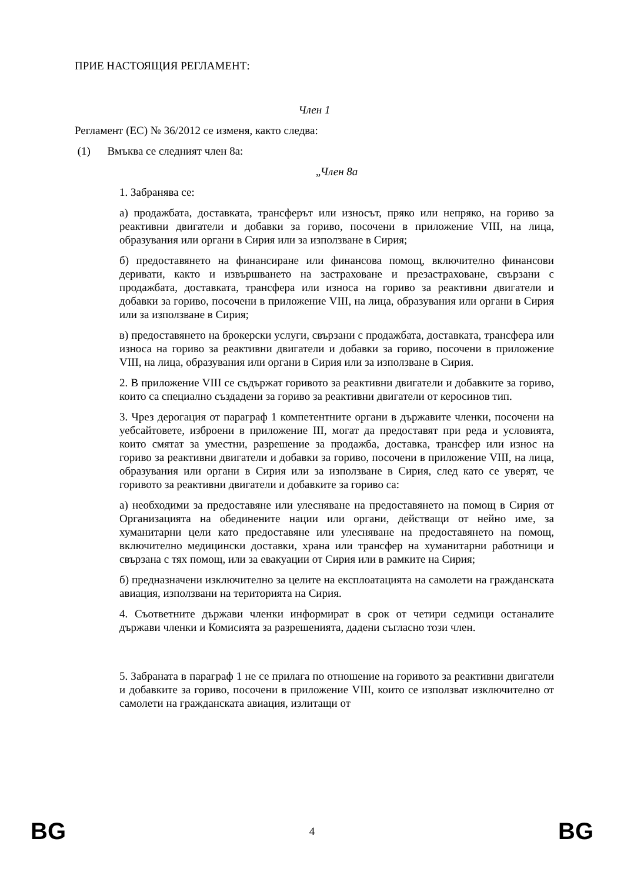ПРИЕ НАСТОЯЩИЯ РЕГЛАМЕНТ:
Член 1
Регламент (ЕС) № 36/2012 се изменя, както следва:
(1) Вмъква се следният член 8а:
„Член 8а
1. Забранява се:
а) продажбата, доставката, трансферът или износът, пряко или непряко, на гориво за реактивни двигатели и добавки за гориво, посочени в приложение VIII, на лица, образувания или органи в Сирия или за използване в Сирия;
б) предоставянето на финансиране или финансова помощ, включително финансови деривати, както и извършването на застраховане и презастраховане, свързани с продажбата, доставката, трансфера или износа на гориво за реактивни двигатели и добавки за гориво, посочени в приложение VIII, на лица, образувания или органи в Сирия или за използване в Сирия;
в) предоставянето на брокерски услуги, свързани с продажбата, доставката, трансфера или износа на гориво за реактивни двигатели и добавки за гориво, посочени в приложение VIII, на лица, образувания или органи в Сирия или за използване в Сирия.
2. В приложение VIII се съдържат горивото за реактивни двигатели и добавките за гориво, които са специално създадени за гориво за реактивни двигатели от керосинов тип.
3. Чрез дерогация от параграф 1 компетентните органи в държавите членки, посочени на уебсайтовете, изброени в приложение III, могат да предоставят при реда и условията, които смятат за уместни, разрешение за продажба, доставка, трансфер или износ на гориво за реактивни двигатели и добавки за гориво, посочени в приложение VIII, на лица, образувания или органи в Сирия или за използване в Сирия, след като се уверят, че горивото за реактивни двигатели и добавките за гориво са:
а) необходими за предоставяне или улесняване на предоставянето на помощ в Сирия от Организацията на обединените нации или органи, действащи от нейно име, за хуманитарни цели като предоставяне или улесняване на предоставянето на помощ, включително медицински доставки, храна или трансфер на хуманитарни работници и свързана с тях помощ, или за евакуации от Сирия или в рамките на Сирия;
б) предназначени изключително за целите на експлоатацията на самолети на гражданската авиация, използвани на територията на Сирия.
4. Съответните държави членки информират в срок от четири седмици останалите държави членки и Комисията за разрешенията, дадени съгласно този член.
5. Забраната в параграф 1 не се прилага по отношение на горивото за реактивни двигатели и добавките за гориво, посочени в приложение VIII, които се използват изключително от самолети на гражданската авиация, излитащи от
BG 4 BG